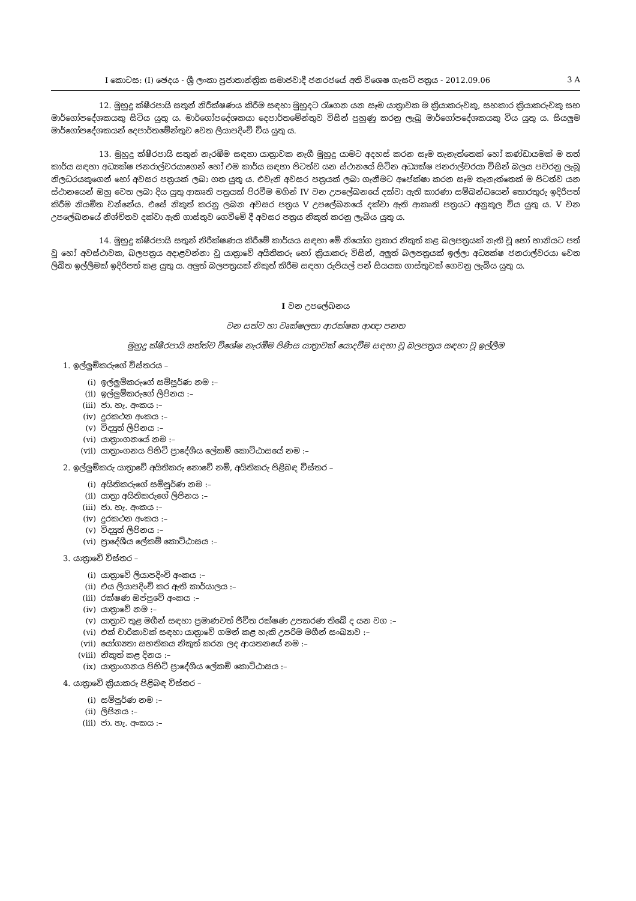I කොටස: (I) ඡෙදය - ශ්‍රී ලංකා ප්‍රජාතාන්ත්‍රික සමාජවාදී ජනරජයේ අති විශෙෂ ගැසට් පත්‍රය - 2012.09.06 3 A
12. මුහුදු ක්ෂීරපායි සතුන් නිරීක්ෂණය කිරීම සඳහා මුහුදට රැගෙන යන සෑම යාත්‍රාවක ම ක්‍රියාකරුවකු, සහකාර ක්‍රියාකරුවකු සහ මාර්ගෝපදේශකයකු සිටිය යුතු ය. මාර්ගෝපදේශකයා දෙපාර්තමේන්තුව විසින් පුහුණු කරනු ලැබූ මාර්ගෝපදේශකයකු විය යුතු ය. සියලුම මාර්ගෝපදේශකයන් දෙපාර්තමේන්තුව වෙත ලියාපදිංචි විය යුතු ය.
13. මුහුදු ක්ෂීරපායි සතුන් නැරඹීම සඳහා යාත්‍රාවක නැගී මුහුදු යාමට අදහස් කරන සෑම තැනැත්තෙක් හෝ කණ්ඩායමක් ම තත් කාර්ය සඳහා අධ්‍යක්ෂ ජනරාල්වරයාගෙන් හෝ එම කාර්ය සඳහා පිටත්ව යන ස්ථානයේ සිටින අධ්‍යක්ෂ ජනරාල්වරයා විසින් බලය පවරනු ලැබූ නිලධරයකුගෙන් හෝ අවසර පත්‍රයක් ලබා ගත යුතු ය. එවැනි අවසර පත්‍රයක් ලබා ගැනීමට අපේක්ෂා කරන සෑම තැනැත්තෙක් ම පිටත්ව යන ස්ථානයෙන් ඔහු වෙත ලබා දිය යුතු ආකෘති පත්‍රයක් පිරවීම මගින් IV වන උපලේඛනයේ දක්වා ඇති කාරණා සම්බන්ධයෙන් තොරතුරු ඉදිරිපත් කිරීම නියමිත වන්නේය. එසේ නිකුත් කරනු ලබන අවසර පත්‍රය V උපලේඛනයේ දක්වා ඇති ආකෘති පත්‍රයට අනුකූල විය යුතු ය. V වන උපලේඛනයේ නිශ්චිතව දක්වා ඇති ගාස්තුව ගෙවීමේ දී අවසර පත්‍රය නිකුත් කරනු ලැබිය යුතු ය.
14. මුහුදු ක්ෂීරපායි සතුන් නිරීක්ෂණය කිරීමේ කාර්යය සඳහා මේ නියෝග ප්‍රකාර නිකුත් කළ බලපත්‍රයක් නැති වූ හෝ හානියට පත් වූ හෝ අවස්ථාවක, බලපත්‍රය අදාළවන්නා වූ යාත්‍රාවේ අයිතිකරු හෝ ක්‍රියාකරු විසින්, අලුත් බලපත්‍රයක් ඉල්ලා අධ්‍යක්ෂ ජනරාල්වරයා වෙත ලිඛිත ඉල්ලීමක් ඉදිරිපත් කළ යුතු ය. අලුත් බලපත්‍රයක් නිකුත් කිරීම සඳහා රුපියල් පන් සියයක ගාස්තුවක් ගෙවනු ලැබිය යුතු ය.
I වන උපලේඛනය
වන සත්ව හා වෘක්ෂලතා ආරක්ෂක ආඥා පනත
මුහුදු ක්ෂීරපායි සත්ත්ව විශේෂ නැරඹීම පිණිස යාත්‍රාවක් යොදවීම සඳහා වූ බලපත්‍රය සඳහා වූ ඉල්ලීම
1. ඉල්ලුම්කරුගේ විස්තරය –
(i) ඉල්ලුම්කරුගේ සම්පූර්ණ නම :–
(ii) ඉල්ලුම්කරුගේ ලිපිනය :–
(iii) ජා. හැ. අංකය :–
(iv) දුරකථන අංකය :–
(v) විද්‍යුත් ලිපිනය :–
(vi) යාත්‍රාංගනයේ නම :–
(vii) යාත්‍රාංගනය පිහිටි ප්‍රාදේශීය ලේකම් කොට්ඨාසයේ නම :–
2. ඉල්ලුම්කරු යාත්‍රාවේ අයිතිකරු නොවේ නම්, අයිතිකරු පිළිබඳ විස්තර –
(i) අයිතිකරුගේ සම්පූර්ණ නම :–
(ii) යාත්‍රා අයිතිකරුගේ ලිපිනය :–
(iii) ජා. හැ. අංකය :–
(iv) දුරකථන අංකය :–
(v) විද්‍යුත් ලිපිනය :–
(vi) ප්‍රාදේශීය ලේකම් කොට්ඨාසය :–
3. යාත්‍රාවේ විස්තර –
(i) යාත්‍රාවේ ලියාපදිංචි අංකය :–
(ii) එය ලියාපදිංචි කර ඇති කාර්යාලය :–
(iii) රක්ෂණ ඔප්පුවේ අංකය :–
(iv) යාත්‍රාවේ නම :–
(v) යාත්‍රාව තුළ මගීන් සඳහා ප්‍රමාණවත් ජීවිත රක්ෂණ උපකරණ තිබේ ද යන වග :–
(vi) එක් චාරිකාවක් සඳහා යාත්‍රාවේ ගමන් කළ හැකි උපරිම මගීන් සංඛ්‍යාව :–
(vii) යෝග්‍යතා සහතිකය නිකුත් කරන ලද ආයතනයේ නම :–
(viii) නිකුත් කළ දිනය :–
(ix) යාත්‍රාංගනය පිහිටි ප්‍රාදේශීය ලේකම් කොට්ඨාසය :–
4. යාත්‍රාවේ ක්‍රියාකරු පිළිබඳ විස්තර –
(i) සම්පූර්ණ නම :–
(ii) ලිපිනය :–
(iii) ජා. හැ. අංකය :–